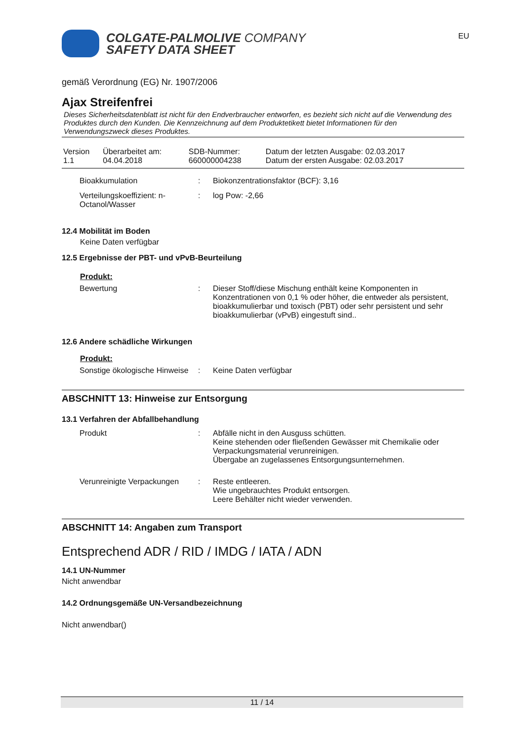COLGATE-PALMOLIVE COMPANY
SAFETY DATA SHEET
EU
gemäß Verordnung (EG) Nr. 1907/2006
Ajax Streifenfrei
Dieses Sicherheitsdatenblatt ist nicht für den Endverbraucher entworfen, es bezieht sich nicht auf die Verwendung des Produktes durch den Kunden. Die Kennzeichnung auf dem Produktetikett bietet Informationen für den Verwendungszweck dieses Produktes.
| Version 1.1 | Überarbeitet am: 04.04.2018 | SDB-Nummer: 660000004238 | Datum der letzten Ausgabe: 02.03.2017 Datum der ersten Ausgabe: 02.03.2017 |
| Bioakkumulation | : | Biokonzentrationsfaktor (BCF): 3,16 |
| Verteilungskoeffizient: n-Octanol/Wasser | : | log Pow: -2,66 |
12.4 Mobilität im Boden
Keine Daten verfügbar
12.5 Ergebnisse der PBT- und vPvB-Beurteilung
Produkt:
| Bewertung | : | Dieser Stoff/diese Mischung enthält keine Komponenten in Konzentrationen von 0,1 % oder höher, die entweder als persistent, bioakkumulierbar und toxisch (PBT) oder sehr persistent und sehr bioakkumulierbar (vPvB) eingestuft sind.. |
12.6 Andere schädliche Wirkungen
Produkt:
| Sonstige ökologische Hinweise | : | Keine Daten verfügbar |
ABSCHNITT 13: Hinweise zur Entsorgung
13.1 Verfahren der Abfallbehandlung
| Produkt | : | Abfälle nicht in den Ausguss schütten. Keine stehenden oder fließenden Gewässer mit Chemikalie oder Verpackungsmaterial verunreinigen. Übergabe an zugelassenes Entsorgungsunternehmen. |
| Verunreinigte Verpackungen | : | Reste entleeren. Wie ungebrauchtes Produkt entsorgen. Leere Behälter nicht wieder verwenden. |
ABSCHNITT 14: Angaben zum Transport
Entsprechend ADR / RID / IMDG / IATA / ADN
14.1 UN-Nummer
Nicht anwendbar
14.2 Ordnungsgemäße UN-Versandbezeichnung
Nicht anwendbar()
11 / 14